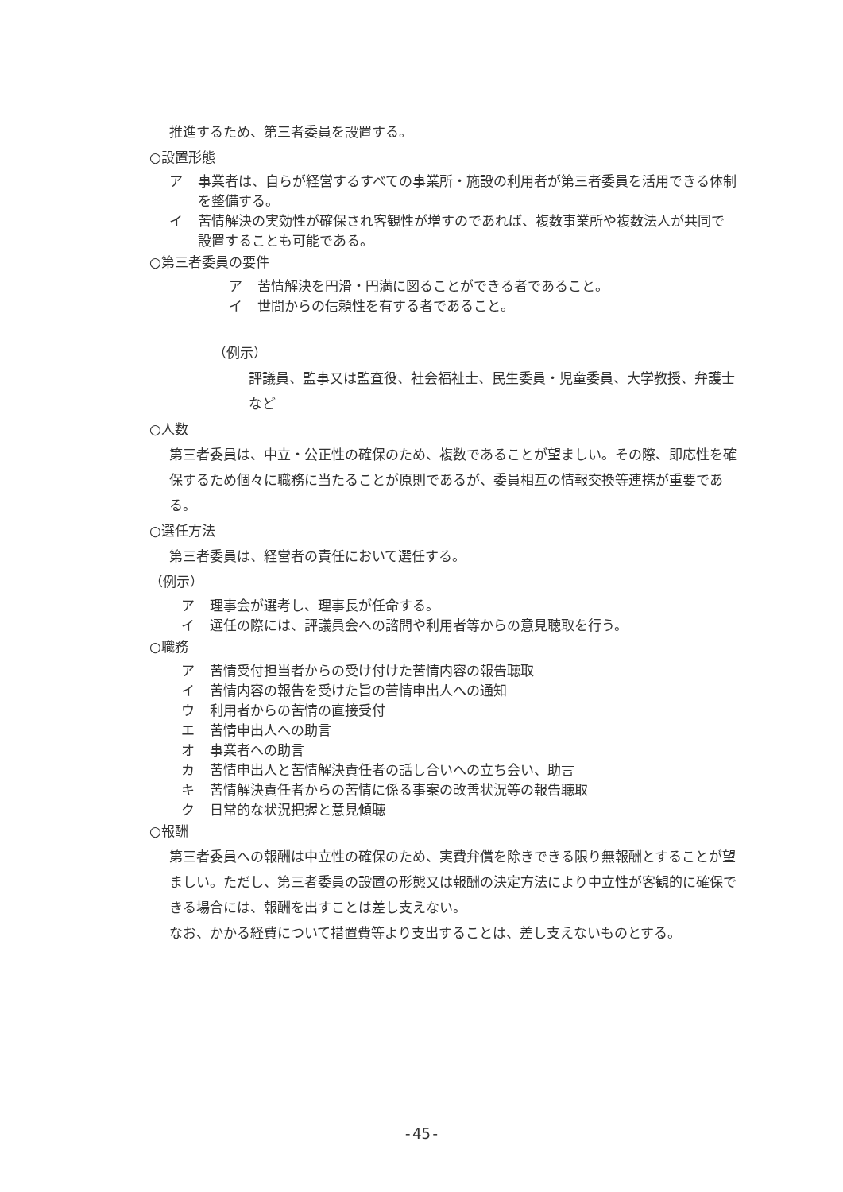推進するため、第三者委員を設置する。
○設置形態
ア 事業者は、自らが経営するすべての事業所・施設の利用者が第三者委員を活用できる体制を整備する。
イ 苦情解決の実効性が確保され客観性が増すのであれば、複数事業所や複数法人が共同で設置することも可能である。
○第三者委員の要件
ア 苦情解決を円滑・円満に図ることができる者であること。
イ 世間からの信頼性を有する者であること。
（例示）
評議員、監事又は監査役、社会福祉士、民生委員・児童委員、大学教授、弁護士など
○人数
第三者委員は、中立・公正性の確保のため、複数であることが望ましい。その際、即応性を確保するため個々に職務に当たることが原則であるが、委員相互の情報交換等連携が重要である。
○選任方法
第三者委員は、経営者の責任において選任する。
（例示）
ア 理事会が選考し、理事長が任命する。
イ 選任の際には、評議員会への諮問や利用者等からの意見聴取を行う。
○職務
ア 苦情受付担当者からの受け付けた苦情内容の報告聴取
イ 苦情内容の報告を受けた旨の苦情申出人への通知
ウ 利用者からの苦情の直接受付
エ 苦情申出人への助言
オ 事業者への助言
カ 苦情申出人と苦情解決責任者の話し合いへの立ち会い、助言
キ 苦情解決責任者からの苦情に係る事案の改善状況等の報告聴取
ク 日常的な状況把握と意見傾聴
○報酬
第三者委員への報酬は中立性の確保のため、実費弁償を除きできる限り無報酬とすることが望ましい。ただし、第三者委員の設置の形態又は報酬の決定方法により中立性が客観的に確保できる場合には、報酬を出すことは差し支えない。
なお、かかる経費について措置費等より支出することは、差し支えないものとする。
-45-